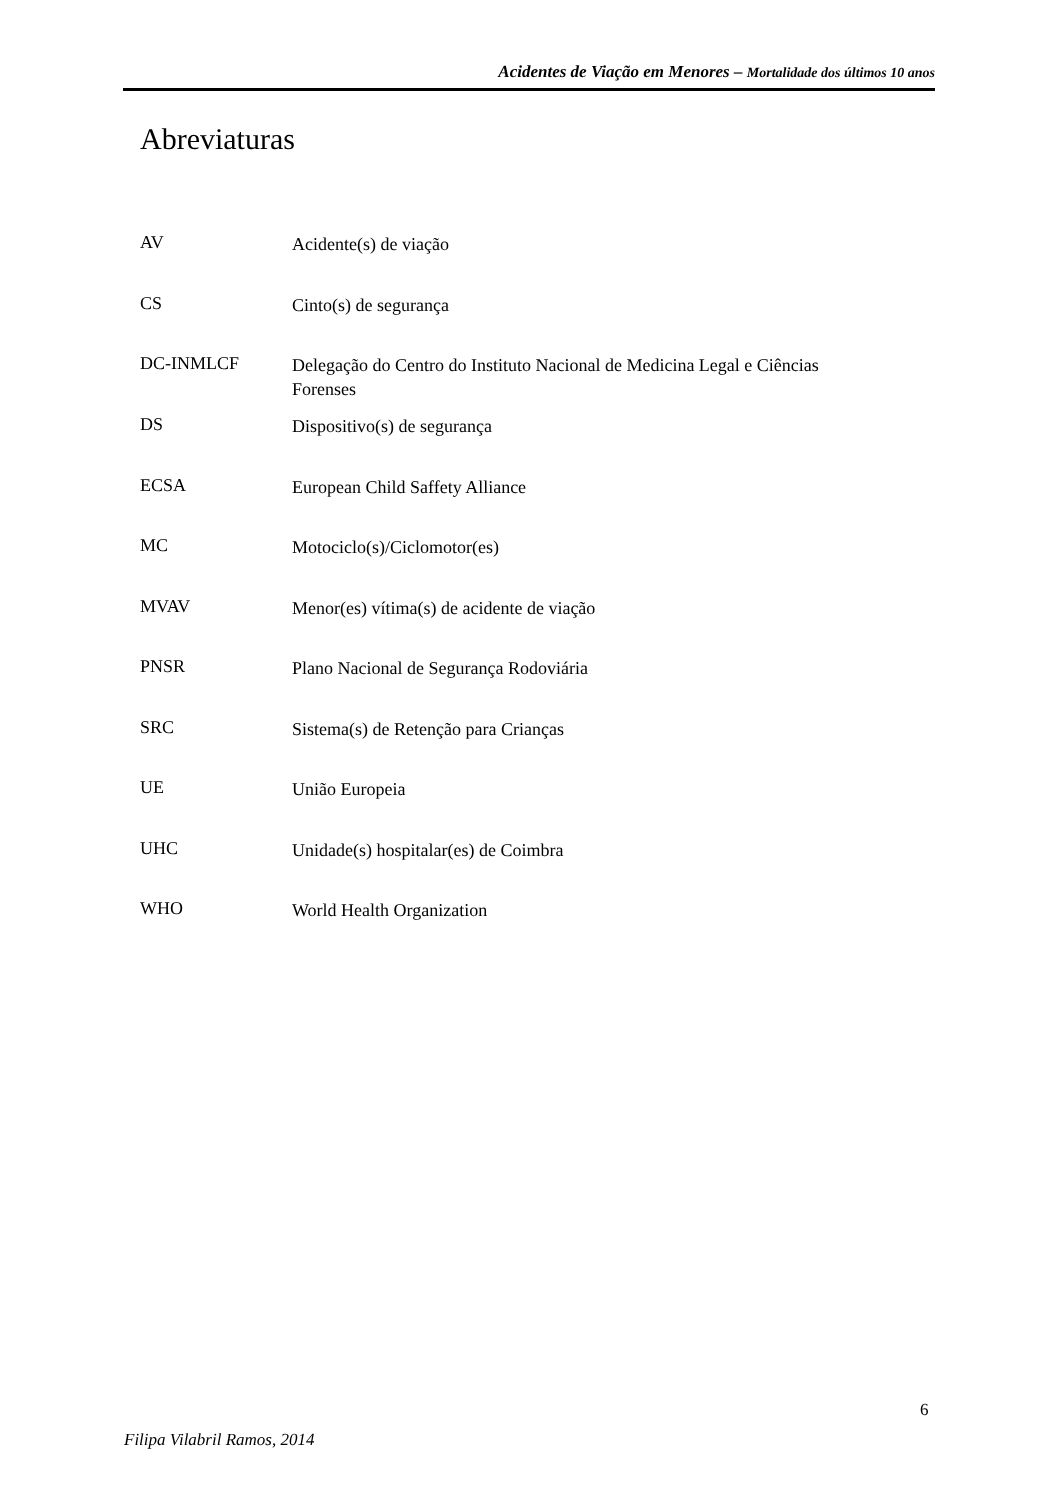Acidentes de Viação em Menores – Mortalidade dos últimos 10 anos
Abreviaturas
AV
Acidente(s) de viação
CS
Cinto(s) de segurança
DC-INMLCF
Delegação do Centro do Instituto Nacional de Medicina Legal e Ciências Forenses
DS
Dispositivo(s) de segurança
ECSA
European Child Saffety Alliance
MC
Motociclo(s)/Ciclomotor(es)
MVAV
Menor(es) vítima(s) de acidente de viação
PNSR
Plano Nacional de Segurança Rodoviária
SRC
Sistema(s) de Retenção para Crianças
UE
União Europeia
UHC
Unidade(s) hospitalar(es) de Coimbra
WHO
World Health Organization
6
Filipa Vilabril Ramos, 2014